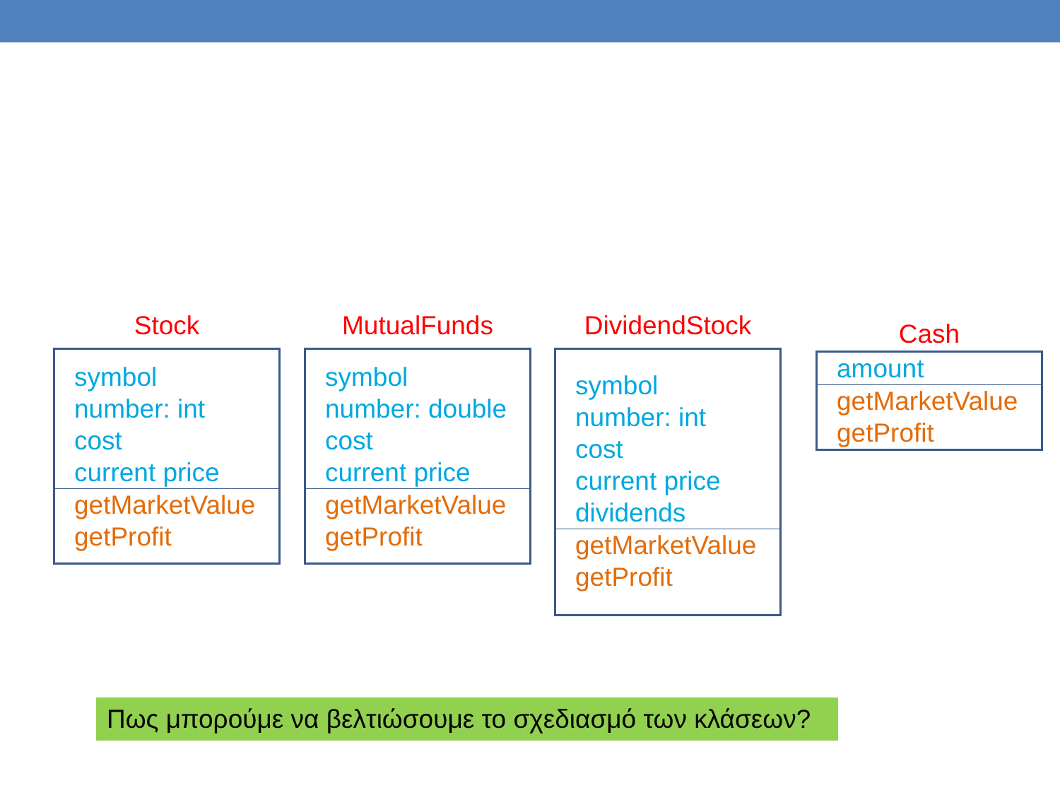Stock
symbol
number: int
cost
current price
getMarketValue
getProfit
MutualFunds
symbol
number: double
cost
current price
getMarketValue
getProfit
DividendStock
symbol
number: int
cost
current price
dividends
getMarketValue
getProfit
Cash
amount
getMarketValue
getProfit
Πως μπορούμε να βελτιώσουμε το σχεδιασμό των κλάσεων?